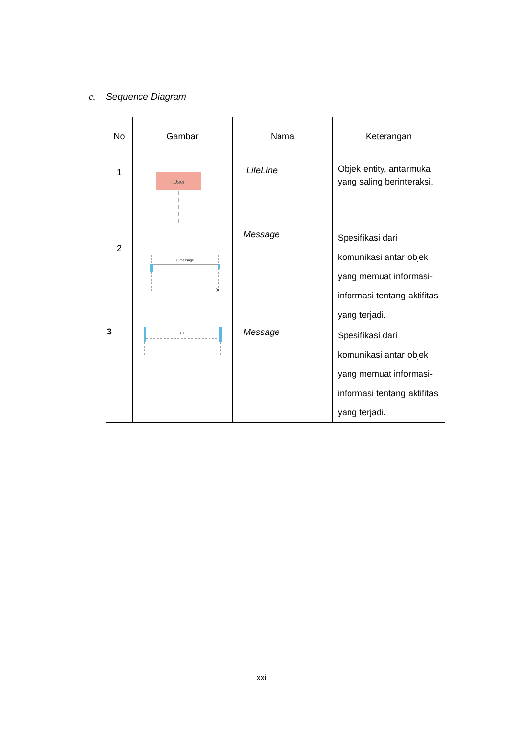c. Sequence Diagram
| No | Gambar | Nama | Keterangan |
| --- | --- | --- | --- |
| 1 | :User | LifeLine | Objek entity, antarmuka yang saling berinteraksi. |
| 2 | 1: message × | Message | Spesifikasi dari komunikasi antar objek yang memuat informasi-informasi tentang aktifitas yang terjadi. |
| 3 | 1.1: | Message | Spesifikasi dari komunikasi antar objek yang memuat informasi-informasi tentang aktifitas yang terjadi. |
xxi